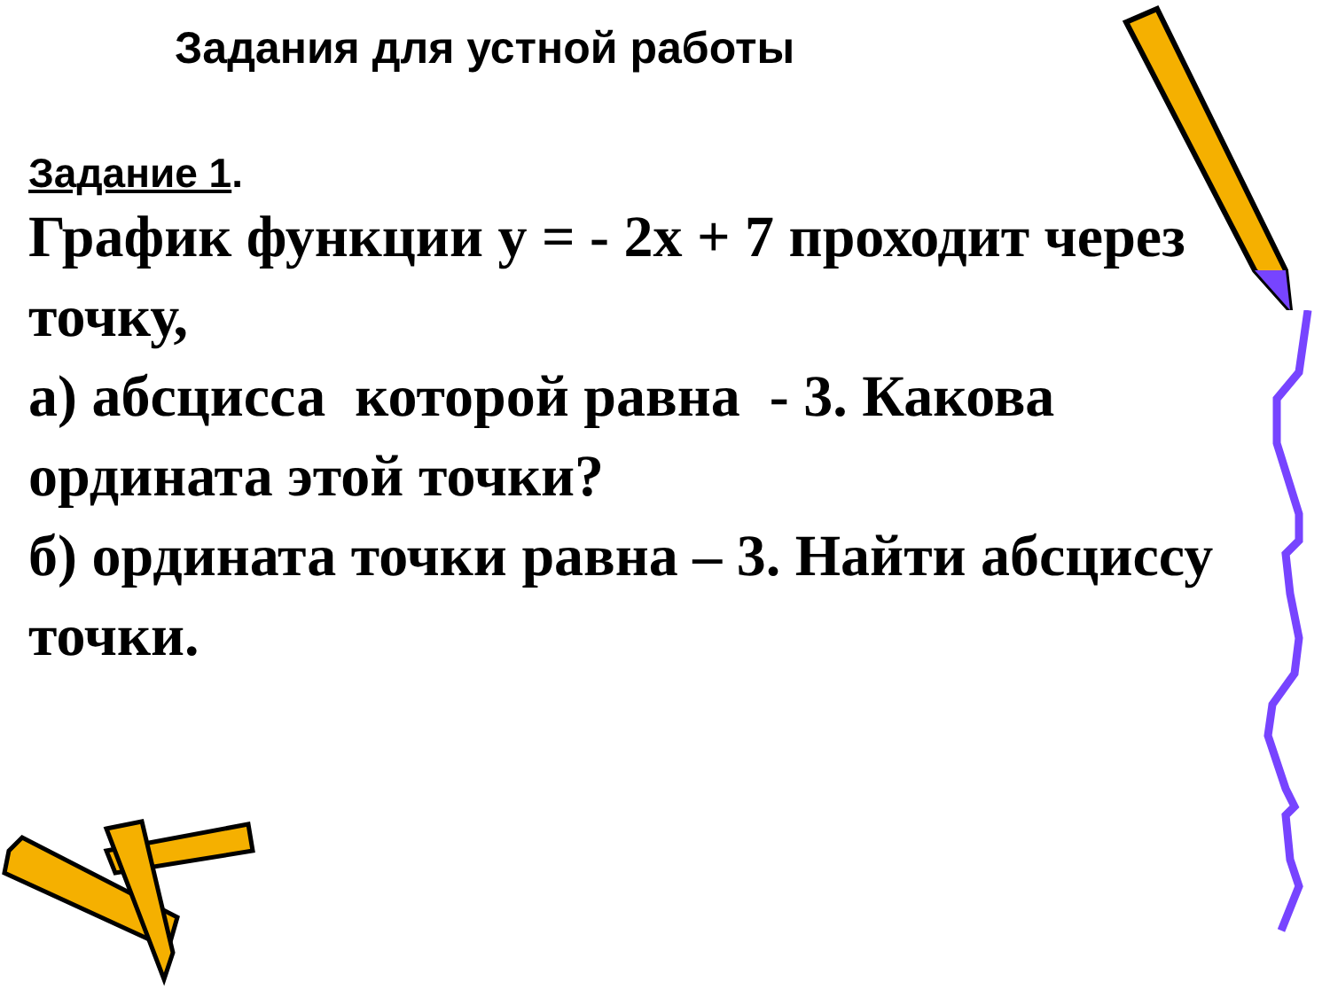Задания для устной работы
Задание 1.
График функции у = - 2х + 7 проходит через точку,
а) абсцисса которой равна - 3. Какова ордината этой точки?
б) ордината точки равна – 3. Найти абсциссу точки.